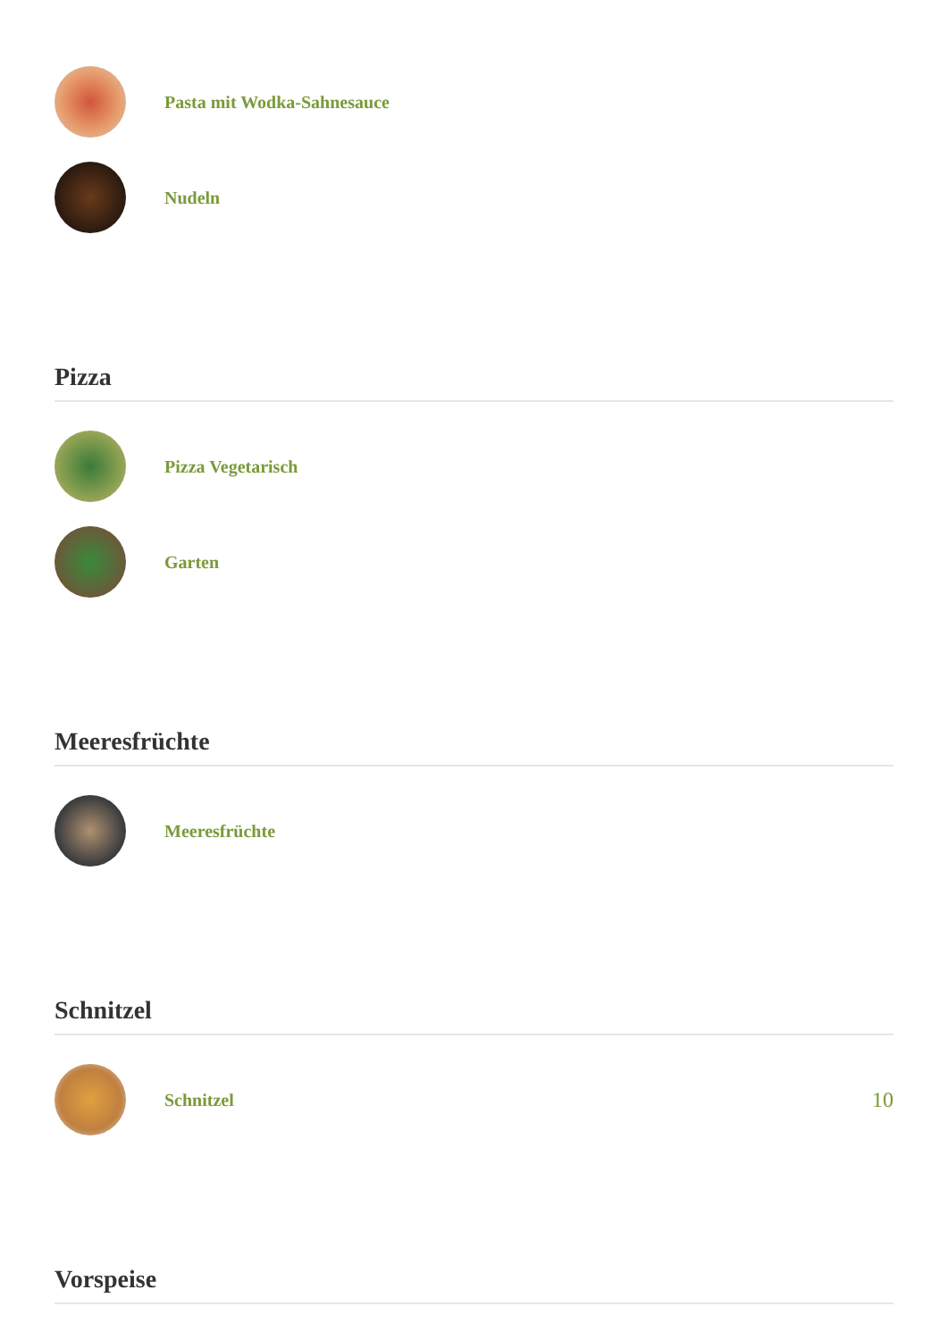Pasta mit Wodka-Sahnesauce
Nudeln
Pizza
Pizza Vegetarisch
Garten
Meeresfrüchte
Meeresfrüchte
Schnitzel
Schnitzel
10
Vorspeise